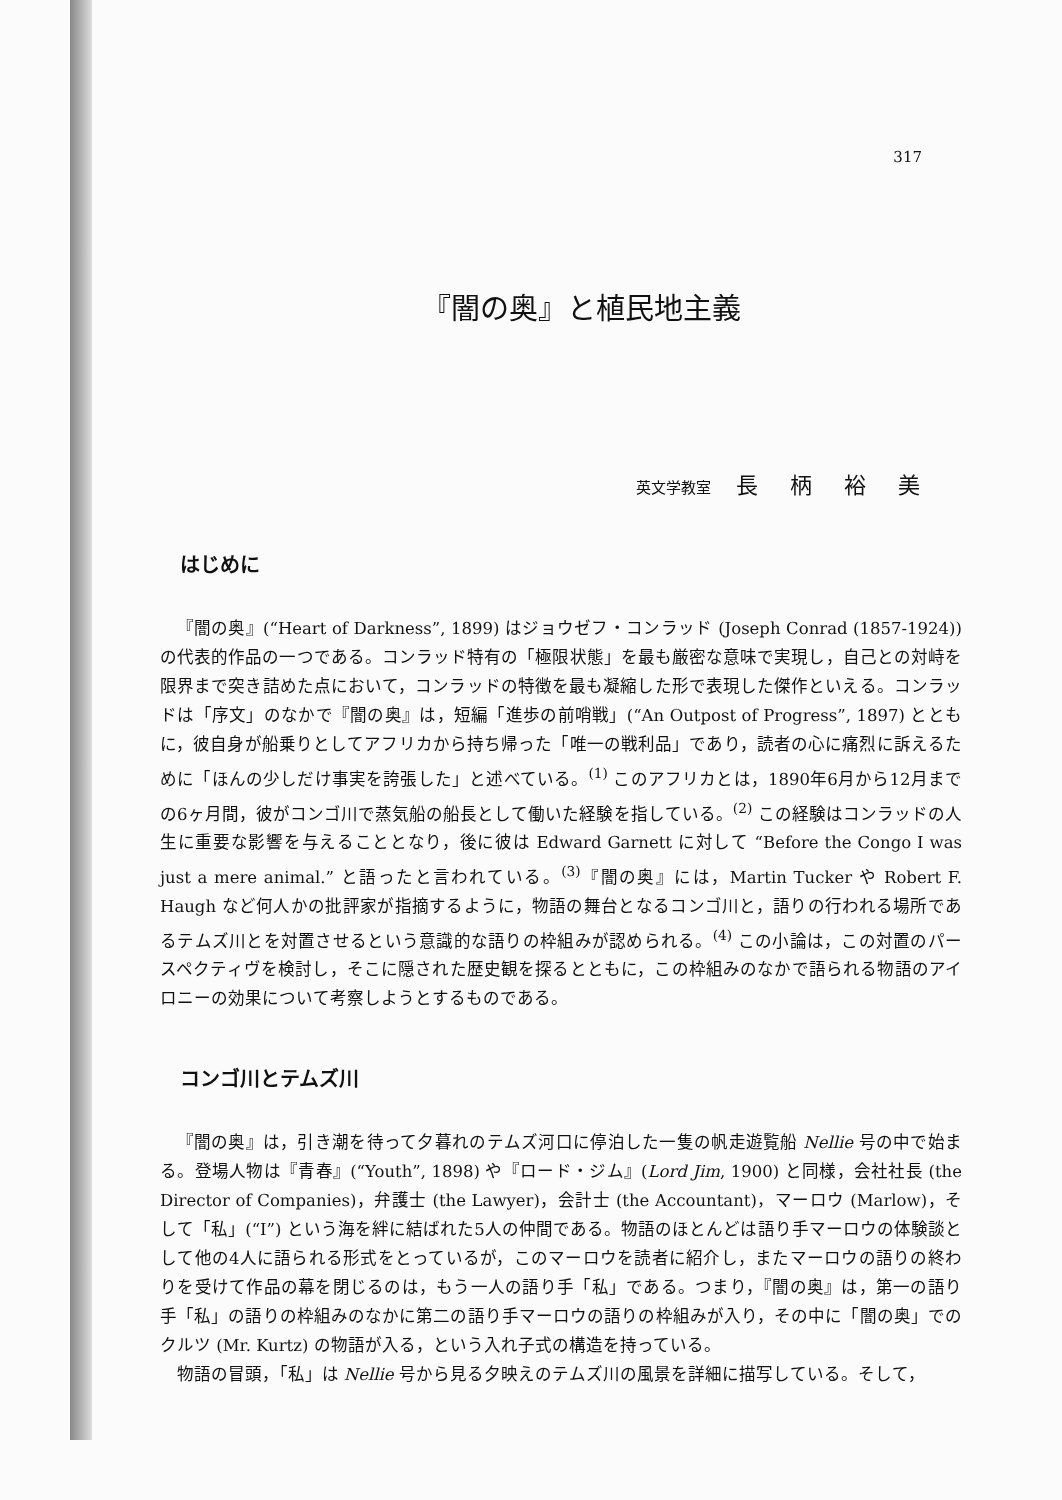317
『闇の奥』と植民地主義
英文学教室 長柄裕美
はじめに
『闇の奥』(“Heart of Darkness”, 1899) はジョウゼフ・コンラッド (Joseph Conrad (1857-1924)) の代表的作品の一つである。コンラッド特有の「極限状態」を最も厳密な意味で実現し，自己との対峙を限界まで突き詰めた点において，コンラッドの特徴を最も凝縮した形で表現した傑作といえる。コンラッドは「序文」のなかで『闇の奥』は，短編「進歩の前哨戦」(“An Outpost of Progress”, 1897) とともに，彼自身が船乗りとしてアフリカから持ち帰った「唯一の戦利品」であり，読者の心に痛烈に訴えるために「ほんの少しだけ事実を誇張した」と述べている。<sup>(1)</sup> このアフリカとは，1890年6月から12月までの6ヶ月間，彼がコンゴ川で蒸気船の船長として働いた経験を指している。<sup>(2)</sup> この経験はコンラッドの人生に重要な影響を与えることとなり，後に彼は Edward Garnett に対して “Before the Congo I was just a mere animal.” と語ったと言われている。<sup>(3)</sup>『闇の奥』には，Martin Tucker や Robert F. Haugh など何人かの批評家が指摘するように，物語の舞台となるコンゴ川と，語りの行われる場所であるテムズ川とを対置させるという意識的な語りの枠組みが認められる。<sup>(4)</sup> この小論は，この対置のパースペクティヴを検討し，そこに隠された歴史観を探るとともに，この枠組みのなかで語られる物語のアイロニーの効果について考察しようとするものである。
コンゴ川とテムズ川
『闇の奥』は，引き潮を待って夕暮れのテムズ河口に停泊した一隻の帆走遊覧船 Nellie 号の中で始まる。登場人物は『青春』(“Youth”, 1898) や『ロード・ジム』(Lord Jim, 1900) と同様，会社社長 (the Director of Companies)，弁護士 (the Lawyer)，会計士 (the Accountant)，マーロウ (Marlow)，そして「私」(“I”) という海を絆に結ばれた5人の仲間である。物語のほとんどは語り手マーロウの体験談として他の4人に語られる形式をとっているが，このマーロウを読者に紹介し，またマーロウの語りの終わりを受けて作品の幕を閉じるのは，もう一人の語り手「私」である。つまり，『闇の奥』は，第一の語り手「私」の語りの枠組みのなかに第二の語り手マーロウの語りの枠組みが入り，その中に「闇の奥」でのクルツ (Mr. Kurtz) の物語が入る，という入れ子式の構造を持っている。
物語の冒頭，「私」は Nellie 号から見る夕映えのテムズ川の風景を詳細に描写している。そして，